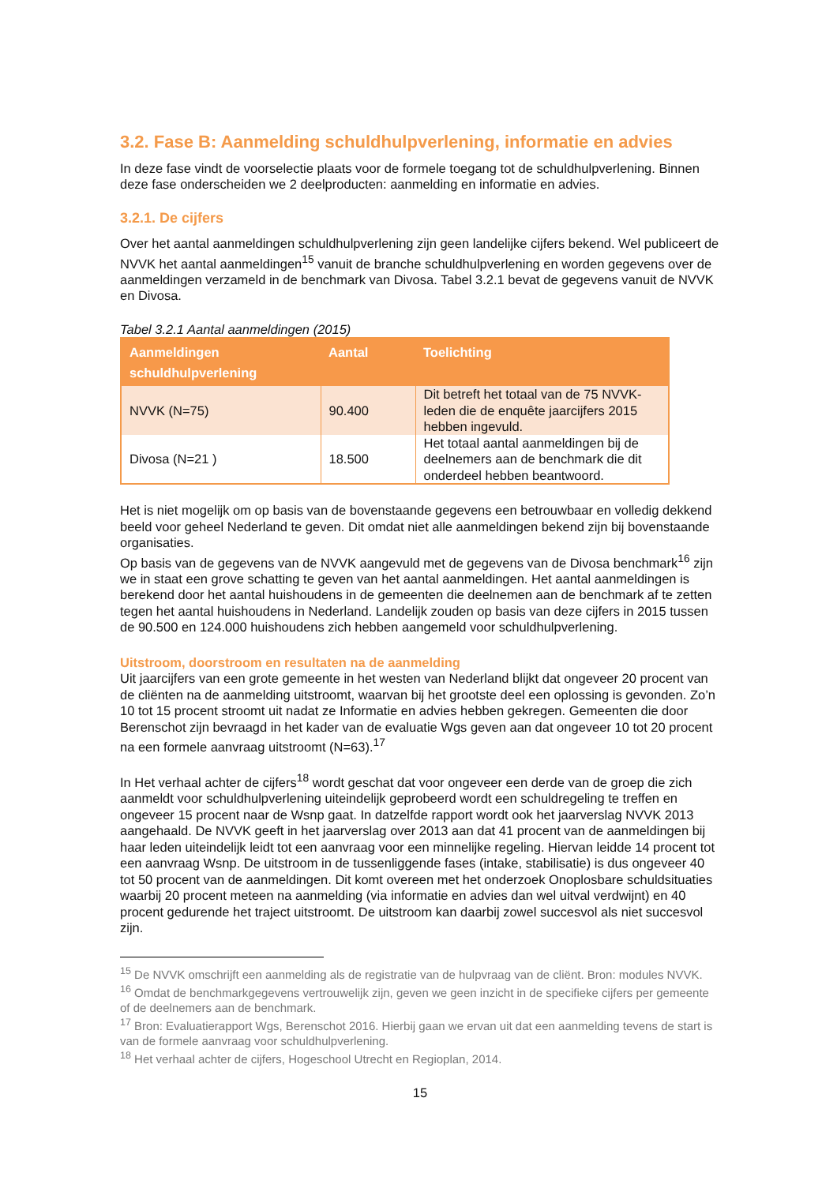3.2. Fase B: Aanmelding schuldhulpverlening, informatie en advies
In deze fase vindt de voorselectie plaats voor de formele toegang tot de schuldhulpverlening. Binnen deze fase onderscheiden we 2 deelproducten: aanmelding en informatie en advies.
3.2.1. De cijfers
Over het aantal aanmeldingen schuldhulpverlening zijn geen landelijke cijfers bekend. Wel publiceert de NVVK het aantal aanmeldingen<sup>15</sup> vanuit de branche schuldhulpverlening en worden gegevens over de aanmeldingen verzameld in de benchmark van Divosa. Tabel 3.2.1 bevat de gegevens vanuit de NVVK en Divosa.
Tabel 3.2.1 Aantal aanmeldingen (2015)
| Aanmeldingen schuldhulpverlening | Aantal | Toelichting |
| --- | --- | --- |
| NVVK (N=75) | 90.400 | Dit betreft het totaal van de 75 NVVK-leden die de enquête jaarcijfers 2015 hebben ingevuld. |
| Divosa (N=21 ) | 18.500 | Het totaal aantal aanmeldingen bij de deelnemers aan de benchmark die dit onderdeel hebben beantwoord. |
Het is niet mogelijk om op basis van de bovenstaande gegevens een betrouwbaar en volledig dekkend beeld voor geheel Nederland te geven. Dit omdat niet alle aanmeldingen bekend zijn bij bovenstaande organisaties.
Op basis van de gegevens van de NVVK aangevuld met de gegevens van de Divosa benchmark<sup>16</sup> zijn we in staat een grove schatting te geven van het aantal aanmeldingen. Het aantal aanmeldingen is berekend door het aantal huishoudens in de gemeenten die deelnemen aan de benchmark af te zetten tegen het aantal huishoudens in Nederland. Landelijk zouden op basis van deze cijfers in 2015 tussen de 90.500 en 124.000 huishoudens zich hebben aangemeld voor schuldhulpverlening.
Uitstroom, doorstroom en resultaten na de aanmelding
Uit jaarcijfers van een grote gemeente in het westen van Nederland blijkt dat ongeveer 20 procent van de cliënten na de aanmelding uitstroomt, waarvan bij het grootste deel een oplossing is gevonden. Zo’n 10 tot 15 procent stroomt uit nadat ze Informatie en advies hebben gekregen. Gemeenten die door Berenschot zijn bevraagd in het kader van de evaluatie Wgs geven aan dat ongeveer 10 tot 20 procent na een formele aanvraag uitstroomt (N=63).<sup>17</sup>
In Het verhaal achter de cijfers<sup>18</sup> wordt geschat dat voor ongeveer een derde van de groep die zich aanmeldt voor schuldhulpverlening uiteindelijk geprobeerd wordt een schuldregeling te treffen en ongeveer 15 procent naar de Wsnp gaat. In datzelfde rapport wordt ook het jaarverslag NVVK 2013 aangehaald. De NVVK geeft in het jaarverslag over 2013 aan dat 41 procent van de aanmeldingen bij haar leden uiteindelijk leidt tot een aanvraag voor een minnelijke regeling. Hiervan leidde 14 procent tot een aanvraag Wsnp. De uitstroom in de tussenliggende fases (intake, stabilisatie) is dus ongeveer 40 tot 50 procent van de aanmeldingen. Dit komt overeen met het onderzoek Onoplosbare schuldsituaties waarbij 20 procent meteen na aanmelding (via informatie en advies dan wel uitval verdwijnt) en 40 procent gedurende het traject uitstroomt. De uitstroom kan daarbij zowel succesvol als niet succesvol zijn.
<sup>15</sup> De NVVK omschrijft een aanmelding als de registratie van de hulpvraag van de cliënt. Bron: modules NVVK.
<sup>16</sup> Omdat de benchmarkgegevens vertrouwelijk zijn, geven we geen inzicht in de specifieke cijfers per gemeente of de deelnemers aan de benchmark.
<sup>17</sup> Bron: Evaluatierapport Wgs, Berenschot 2016. Hierbij gaan we ervan uit dat een aanmelding tevens de start is van de formele aanvraag voor schuldhulpverlening.
<sup>18</sup> Het verhaal achter de cijfers, Hogeschool Utrecht en Regioplan, 2014.
15